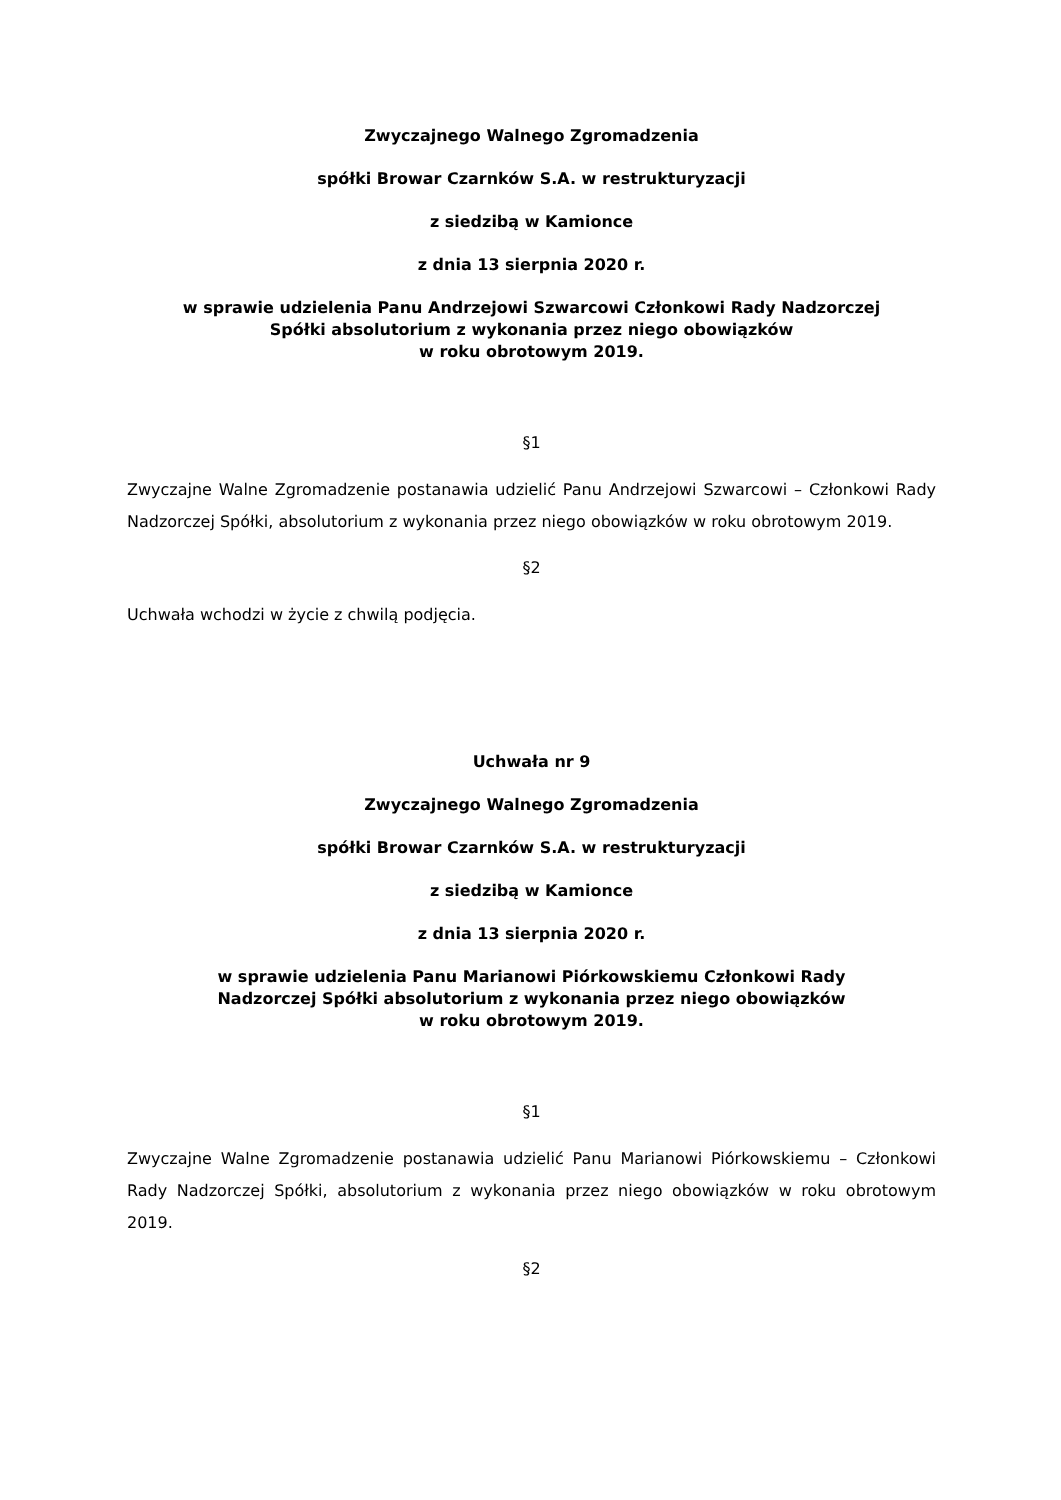Zwyczajnego Walnego Zgromadzenia
spółki Browar Czarnków S.A. w restrukturyzacji
z siedzibą w Kamionce
z dnia 13 sierpnia 2020 r.
w sprawie udzielenia Panu Andrzejowi Szwarcowi Członkowi Rady Nadzorczej
Spółki absolutorium z wykonania przez niego obowiązków
w roku obrotowym 2019.
§1
Zwyczajne Walne Zgromadzenie postanawia udzielić Panu Andrzejowi Szwarcowi – Członkowi Rady Nadzorczej Spółki, absolutorium z wykonania przez niego obowiązków w roku obrotowym 2019.
§2
Uchwała wchodzi w życie z chwilą podjęcia.
Uchwała nr 9
Zwyczajnego Walnego Zgromadzenia
spółki Browar Czarnków S.A. w restrukturyzacji
z siedzibą w Kamionce
z dnia 13 sierpnia 2020 r.
w sprawie udzielenia Panu Marianowi Piórkowskiemu Członkowi Rady
Nadzorczej Spółki absolutorium z wykonania przez niego obowiązków
w roku obrotowym 2019.
§1
Zwyczajne Walne Zgromadzenie postanawia udzielić Panu Marianowi Piórkowskiemu – Członkowi Rady Nadzorczej Spółki, absolutorium z wykonania przez niego obowiązków w roku obrotowym 2019.
§2